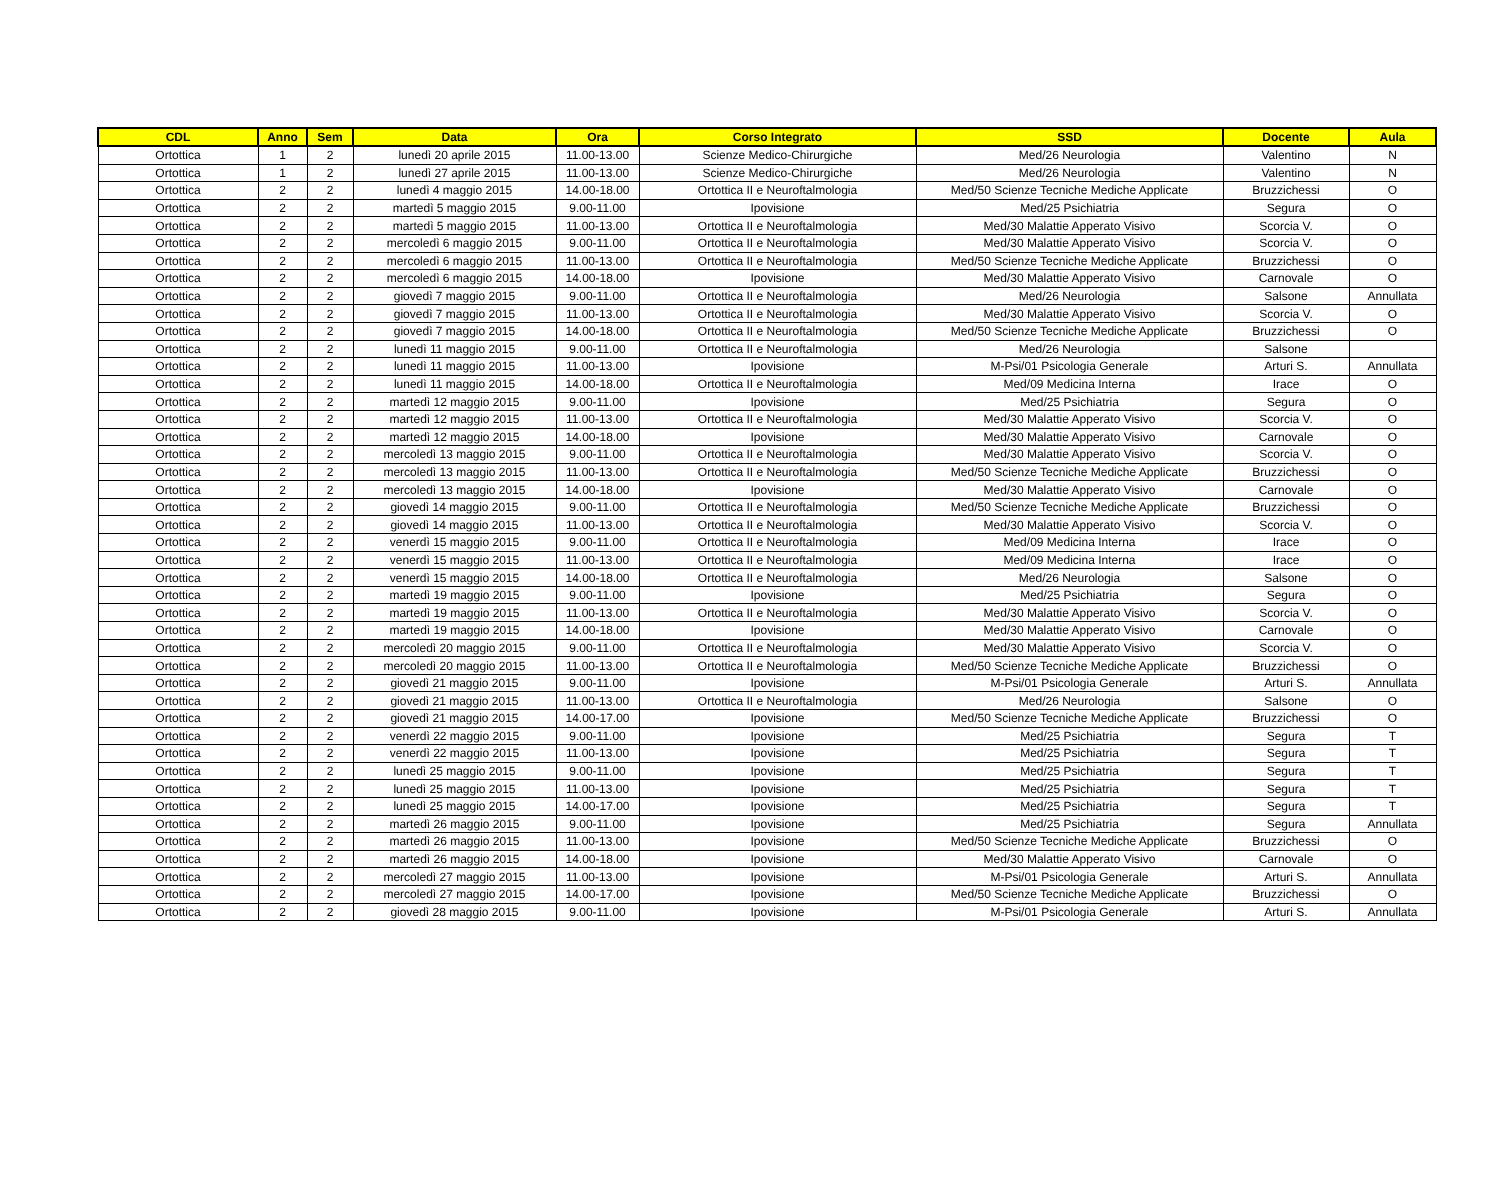| CDL | Anno | Sem | Data | Ora | Corso Integrato | SSD | Docente | Aula |
| --- | --- | --- | --- | --- | --- | --- | --- | --- |
| Ortottica | 1 | 2 | lunedì 20 aprile 2015 | 11.00-13.00 | Scienze Medico-Chirurgiche | Med/26 Neurologia | Valentino | N |
| Ortottica | 1 | 2 | lunedì 27 aprile 2015 | 11.00-13.00 | Scienze Medico-Chirurgiche | Med/26 Neurologia | Valentino | N |
| Ortottica | 2 | 2 | lunedì 4 maggio 2015 | 14.00-18.00 | Ortottica II e Neuroftalmologia | Med/50 Scienze Tecniche Mediche Applicate | Bruzzichessi | O |
| Ortottica | 2 | 2 | martedì 5 maggio 2015 | 9.00-11.00 | Ipovisione | Med/25 Psichiatria | Segura | O |
| Ortottica | 2 | 2 | martedì 5 maggio 2015 | 11.00-13.00 | Ortottica II e Neuroftalmologia | Med/30 Malattie Apperato Visivo | Scorcia V. | O |
| Ortottica | 2 | 2 | mercoledì 6 maggio 2015 | 9.00-11.00 | Ortottica II e Neuroftalmologia | Med/30 Malattie Apperato Visivo | Scorcia V. | O |
| Ortottica | 2 | 2 | mercoledì 6 maggio 2015 | 11.00-13.00 | Ortottica II e Neuroftalmologia | Med/50 Scienze Tecniche Mediche Applicate | Bruzzichessi | O |
| Ortottica | 2 | 2 | mercoledì 6 maggio 2015 | 14.00-18.00 | Ipovisione | Med/30 Malattie Apperato Visivo | Carnovale | O |
| Ortottica | 2 | 2 | giovedì 7 maggio 2015 | 9.00-11.00 | Ortottica II e Neuroftalmologia | Med/26 Neurologia | Salsone | Annullata |
| Ortottica | 2 | 2 | giovedì 7 maggio 2015 | 11.00-13.00 | Ortottica II e Neuroftalmologia | Med/30 Malattie Apperato Visivo | Scorcia V. | O |
| Ortottica | 2 | 2 | giovedì 7 maggio 2015 | 14.00-18.00 | Ortottica II e Neuroftalmologia | Med/50 Scienze Tecniche Mediche Applicate | Bruzzichessi | O |
| Ortottica | 2 | 2 | lunedì 11 maggio 2015 | 9.00-11.00 | Ortottica II e Neuroftalmologia | Med/26 Neurologia | Salsone | |
| Ortottica | 2 | 2 | lunedì 11 maggio 2015 | 11.00-13.00 | Ipovisione | M-Psi/01 Psicologia Generale | Arturi S. | Annullata |
| Ortottica | 2 | 2 | lunedì 11 maggio 2015 | 14.00-18.00 | Ortottica II e Neuroftalmologia | Med/09 Medicina Interna | Irace | O |
| Ortottica | 2 | 2 | martedì 12 maggio 2015 | 9.00-11.00 | Ipovisione | Med/25 Psichiatria | Segura | O |
| Ortottica | 2 | 2 | martedì 12 maggio 2015 | 11.00-13.00 | Ortottica II e Neuroftalmologia | Med/30 Malattie Apperato Visivo | Scorcia V. | O |
| Ortottica | 2 | 2 | martedì 12 maggio 2015 | 14.00-18.00 | Ipovisione | Med/30 Malattie Apperato Visivo | Carnovale | O |
| Ortottica | 2 | 2 | mercoledì 13 maggio 2015 | 9.00-11.00 | Ortottica II e Neuroftalmologia | Med/30 Malattie Apperato Visivo | Scorcia V. | O |
| Ortottica | 2 | 2 | mercoledì 13 maggio 2015 | 11.00-13.00 | Ortottica II e Neuroftalmologia | Med/50 Scienze Tecniche Mediche Applicate | Bruzzichessi | O |
| Ortottica | 2 | 2 | mercoledì 13 maggio 2015 | 14.00-18.00 | Ipovisione | Med/30 Malattie Apperato Visivo | Carnovale | O |
| Ortottica | 2 | 2 | giovedì 14 maggio 2015 | 9.00-11.00 | Ortottica II e Neuroftalmologia | Med/50 Scienze Tecniche Mediche Applicate | Bruzzichessi | O |
| Ortottica | 2 | 2 | giovedì 14 maggio 2015 | 11.00-13.00 | Ortottica II e Neuroftalmologia | Med/30 Malattie Apperato Visivo | Scorcia V. | O |
| Ortottica | 2 | 2 | venerdì 15 maggio 2015 | 9.00-11.00 | Ortottica II e Neuroftalmologia | Med/09 Medicina Interna | Irace | O |
| Ortottica | 2 | 2 | venerdì 15 maggio 2015 | 11.00-13.00 | Ortottica II e Neuroftalmologia | Med/09 Medicina Interna | Irace | O |
| Ortottica | 2 | 2 | venerdì 15 maggio 2015 | 14.00-18.00 | Ortottica II e Neuroftalmologia | Med/26 Neurologia | Salsone | O |
| Ortottica | 2 | 2 | martedì 19 maggio 2015 | 9.00-11.00 | Ipovisione | Med/25 Psichiatria | Segura | O |
| Ortottica | 2 | 2 | martedì 19 maggio 2015 | 11.00-13.00 | Ortottica II e Neuroftalmologia | Med/30 Malattie Apperato Visivo | Scorcia V. | O |
| Ortottica | 2 | 2 | martedì 19 maggio 2015 | 14.00-18.00 | Ipovisione | Med/30 Malattie Apperato Visivo | Carnovale | O |
| Ortottica | 2 | 2 | mercoledì 20 maggio 2015 | 9.00-11.00 | Ortottica II e Neuroftalmologia | Med/30 Malattie Apperato Visivo | Scorcia V. | O |
| Ortottica | 2 | 2 | mercoledì 20 maggio 2015 | 11.00-13.00 | Ortottica II e Neuroftalmologia | Med/50 Scienze Tecniche Mediche Applicate | Bruzzichessi | O |
| Ortottica | 2 | 2 | giovedì 21 maggio 2015 | 9.00-11.00 | Ipovisione | M-Psi/01 Psicologia Generale | Arturi S. | Annullata |
| Ortottica | 2 | 2 | giovedì 21 maggio 2015 | 11.00-13.00 | Ortottica II e Neuroftalmologia | Med/26 Neurologia | Salsone | O |
| Ortottica | 2 | 2 | giovedì 21 maggio 2015 | 14.00-17.00 | Ipovisione | Med/50 Scienze Tecniche Mediche Applicate | Bruzzichessi | O |
| Ortottica | 2 | 2 | venerdì 22 maggio 2015 | 9.00-11.00 | Ipovisione | Med/25 Psichiatria | Segura | T |
| Ortottica | 2 | 2 | venerdì 22 maggio 2015 | 11.00-13.00 | Ipovisione | Med/25 Psichiatria | Segura | T |
| Ortottica | 2 | 2 | lunedì 25 maggio 2015 | 9.00-11.00 | Ipovisione | Med/25 Psichiatria | Segura | T |
| Ortottica | 2 | 2 | lunedì 25 maggio 2015 | 11.00-13.00 | Ipovisione | Med/25 Psichiatria | Segura | T |
| Ortottica | 2 | 2 | lunedì 25 maggio 2015 | 14.00-17.00 | Ipovisione | Med/25 Psichiatria | Segura | T |
| Ortottica | 2 | 2 | martedì 26 maggio 2015 | 9.00-11.00 | Ipovisione | Med/25 Psichiatria | Segura | Annullata |
| Ortottica | 2 | 2 | martedì 26 maggio 2015 | 11.00-13.00 | Ipovisione | Med/50 Scienze Tecniche Mediche Applicate | Bruzzichessi | O |
| Ortottica | 2 | 2 | martedì 26 maggio 2015 | 14.00-18.00 | Ipovisione | Med/30 Malattie Apperato Visivo | Carnovale | O |
| Ortottica | 2 | 2 | mercoledì 27 maggio 2015 | 11.00-13.00 | Ipovisione | M-Psi/01 Psicologia Generale | Arturi S. | Annullata |
| Ortottica | 2 | 2 | mercoledì 27 maggio 2015 | 14.00-17.00 | Ipovisione | Med/50 Scienze Tecniche Mediche Applicate | Bruzzichessi | O |
| Ortottica | 2 | 2 | giovedì 28 maggio 2015 | 9.00-11.00 | Ipovisione | M-Psi/01 Psicologia Generale | Arturi S. | Annullata |